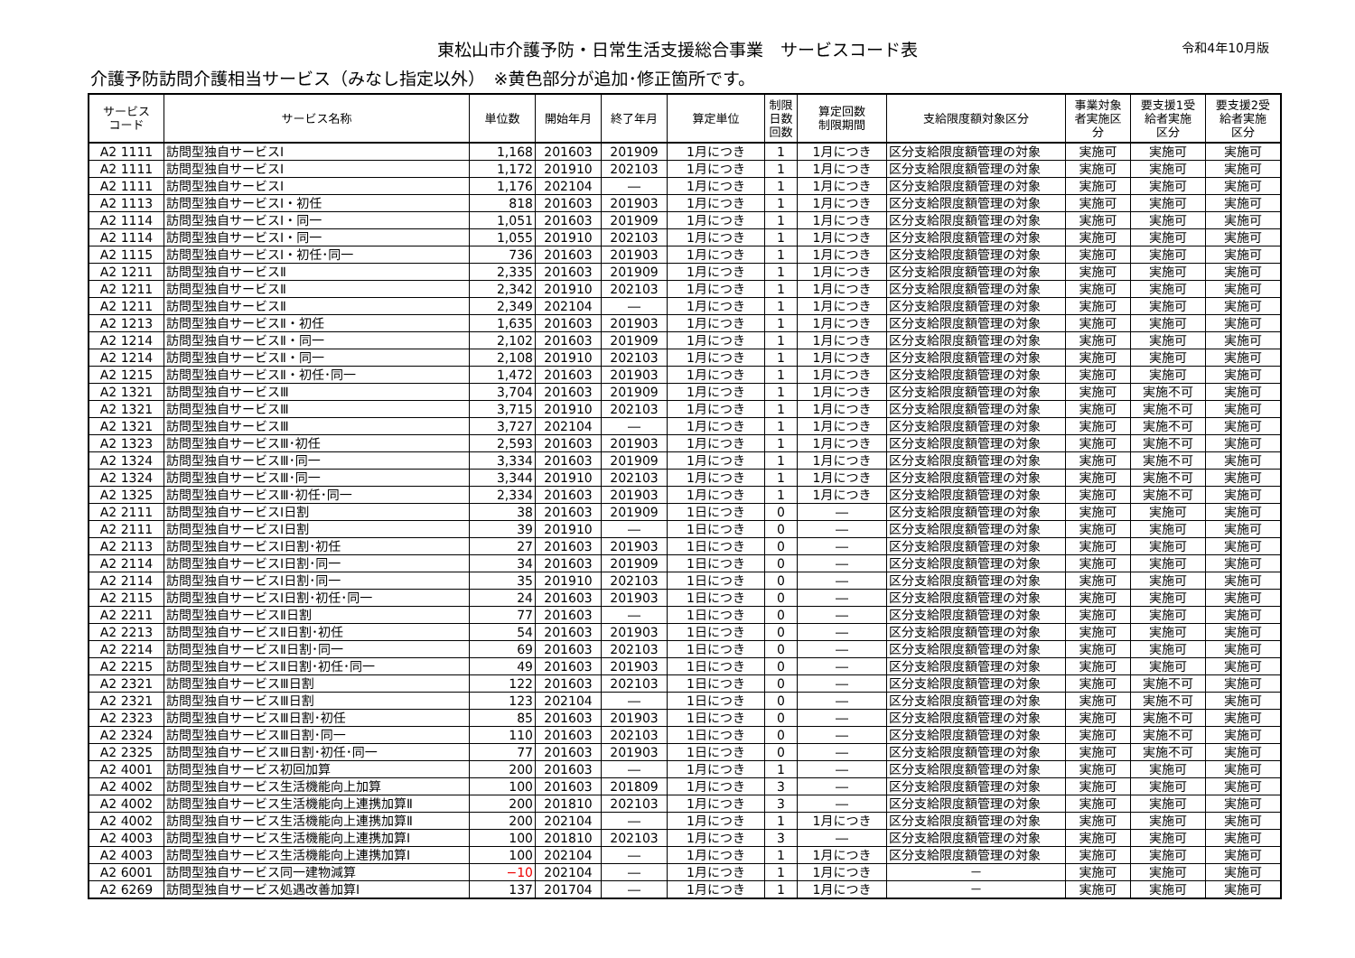東松山市介護予防・日常生活支援総合事業　サービスコード表
令和4年10月版
介護予防訪問介護相当サービス（みなし指定以外）　※黄色部分が追加･修正箇所です。
| サービス コード | サービス名称 | 単位数 | 開始年月 | 終了年月 | 算定単位 | 制限 日数 回数 | 算定回数 制限期間 | 支給限度額対象区分 | 事業対象 者実施区 分 | 要支援1受 給者実施 区分 | 要支援2受 給者実施 区分 |
| --- | --- | --- | --- | --- | --- | --- | --- | --- | --- | --- | --- |
| A2 1111 | 訪問型独自サービスⅠ | 1,168 | 201603 | 201909 | 1月につき | 1 | 1月につき | 区分支給限度額管理の対象 | 実施可 | 実施可 | 実施可 |
| A2 1111 | 訪問型独自サービスⅠ | 1,172 | 201910 | 202103 | 1月につき | 1 | 1月につき | 区分支給限度額管理の対象 | 実施可 | 実施可 | 実施可 |
| A2 1111 | 訪問型独自サービスⅠ | 1,176 | 202104 | ― | 1月につき | 1 | 1月につき | 区分支給限度額管理の対象 | 実施可 | 実施可 | 実施可 |
| A2 1113 | 訪問型独自サービスⅠ・初任 | 818 | 201603 | 201903 | 1月につき | 1 | 1月につき | 区分支給限度額管理の対象 | 実施可 | 実施可 | 実施可 |
| A2 1114 | 訪問型独自サービスⅠ・同一 | 1,051 | 201603 | 201909 | 1月につき | 1 | 1月につき | 区分支給限度額管理の対象 | 実施可 | 実施可 | 実施可 |
| A2 1114 | 訪問型独自サービスⅠ・同一 | 1,055 | 201910 | 202103 | 1月につき | 1 | 1月につき | 区分支給限度額管理の対象 | 実施可 | 実施可 | 実施可 |
| A2 1115 | 訪問型独自サービスⅠ・初任･同一 | 736 | 201603 | 201903 | 1月につき | 1 | 1月につき | 区分支給限度額管理の対象 | 実施可 | 実施可 | 実施可 |
| A2 1211 | 訪問型独自サービスⅡ | 2,335 | 201603 | 201909 | 1月につき | 1 | 1月につき | 区分支給限度額管理の対象 | 実施可 | 実施可 | 実施可 |
| A2 1211 | 訪問型独自サービスⅡ | 2,342 | 201910 | 202103 | 1月につき | 1 | 1月につき | 区分支給限度額管理の対象 | 実施可 | 実施可 | 実施可 |
| A2 1211 | 訪問型独自サービスⅡ | 2,349 | 202104 | ― | 1月につき | 1 | 1月につき | 区分支給限度額管理の対象 | 実施可 | 実施可 | 実施可 |
| A2 1213 | 訪問型独自サービスⅡ・初任 | 1,635 | 201603 | 201903 | 1月につき | 1 | 1月につき | 区分支給限度額管理の対象 | 実施可 | 実施可 | 実施可 |
| A2 1214 | 訪問型独自サービスⅡ・同一 | 2,102 | 201603 | 201909 | 1月につき | 1 | 1月につき | 区分支給限度額管理の対象 | 実施可 | 実施可 | 実施可 |
| A2 1214 | 訪問型独自サービスⅡ・同一 | 2,108 | 201910 | 202103 | 1月につき | 1 | 1月につき | 区分支給限度額管理の対象 | 実施可 | 実施可 | 実施可 |
| A2 1215 | 訪問型独自サービスⅡ・初任･同一 | 1,472 | 201603 | 201903 | 1月につき | 1 | 1月につき | 区分支給限度額管理の対象 | 実施可 | 実施可 | 実施可 |
| A2 1321 | 訪問型独自サービスⅢ | 3,704 | 201603 | 201909 | 1月につき | 1 | 1月につき | 区分支給限度額管理の対象 | 実施可 | 実施不可 | 実施可 |
| A2 1321 | 訪問型独自サービスⅢ | 3,715 | 201910 | 202103 | 1月につき | 1 | 1月につき | 区分支給限度額管理の対象 | 実施可 | 実施不可 | 実施可 |
| A2 1321 | 訪問型独自サービスⅢ | 3,727 | 202104 | ― | 1月につき | 1 | 1月につき | 区分支給限度額管理の対象 | 実施可 | 実施不可 | 実施可 |
| A2 1323 | 訪問型独自サービスⅢ･初任 | 2,593 | 201603 | 201903 | 1月につき | 1 | 1月につき | 区分支給限度額管理の対象 | 実施可 | 実施不可 | 実施可 |
| A2 1324 | 訪問型独自サービスⅢ･同一 | 3,334 | 201603 | 201909 | 1月につき | 1 | 1月につき | 区分支給限度額管理の対象 | 実施可 | 実施不可 | 実施可 |
| A2 1324 | 訪問型独自サービスⅢ･同一 | 3,344 | 201910 | 202103 | 1月につき | 1 | 1月につき | 区分支給限度額管理の対象 | 実施可 | 実施不可 | 実施可 |
| A2 1325 | 訪問型独自サービスⅢ･初任･同一 | 2,334 | 201603 | 201903 | 1月につき | 1 | 1月につき | 区分支給限度額管理の対象 | 実施可 | 実施不可 | 実施可 |
| A2 2111 | 訪問型独自サービスⅠ日割 | 38 | 201603 | 201909 | 1日につき | 0 | ― | 区分支給限度額管理の対象 | 実施可 | 実施可 | 実施可 |
| A2 2111 | 訪問型独自サービスⅠ日割 | 39 | 201910 | ― | 1日につき | 0 | ― | 区分支給限度額管理の対象 | 実施可 | 実施可 | 実施可 |
| A2 2113 | 訪問型独自サービスⅠ日割･初任 | 27 | 201603 | 201903 | 1日につき | 0 | ― | 区分支給限度額管理の対象 | 実施可 | 実施可 | 実施可 |
| A2 2114 | 訪問型独自サービスⅠ日割･同一 | 34 | 201603 | 201909 | 1日につき | 0 | ― | 区分支給限度額管理の対象 | 実施可 | 実施可 | 実施可 |
| A2 2114 | 訪問型独自サービスⅠ日割･同一 | 35 | 201910 | 202103 | 1日につき | 0 | ― | 区分支給限度額管理の対象 | 実施可 | 実施可 | 実施可 |
| A2 2115 | 訪問型独自サービスⅠ日割･初任･同一 | 24 | 201603 | 201903 | 1日につき | 0 | ― | 区分支給限度額管理の対象 | 実施可 | 実施可 | 実施可 |
| A2 2211 | 訪問型独自サービスⅡ日割 | 77 | 201603 | ― | 1日につき | 0 | ― | 区分支給限度額管理の対象 | 実施可 | 実施可 | 実施可 |
| A2 2213 | 訪問型独自サービスⅡ日割･初任 | 54 | 201603 | 201903 | 1日につき | 0 | ― | 区分支給限度額管理の対象 | 実施可 | 実施可 | 実施可 |
| A2 2214 | 訪問型独自サービスⅡ日割･同一 | 69 | 201603 | 202103 | 1日につき | 0 | ― | 区分支給限度額管理の対象 | 実施可 | 実施可 | 実施可 |
| A2 2215 | 訪問型独自サービスⅡ日割･初任･同一 | 49 | 201603 | 201903 | 1日につき | 0 | ― | 区分支給限度額管理の対象 | 実施可 | 実施可 | 実施可 |
| A2 2321 | 訪問型独自サービスⅢ日割 | 122 | 201603 | 202103 | 1日につき | 0 | ― | 区分支給限度額管理の対象 | 実施可 | 実施不可 | 実施可 |
| A2 2321 | 訪問型独自サービスⅢ日割 | 123 | 202104 | ― | 1日につき | 0 | ― | 区分支給限度額管理の対象 | 実施可 | 実施不可 | 実施可 |
| A2 2323 | 訪問型独自サービスⅢ日割･初任 | 85 | 201603 | 201903 | 1日につき | 0 | ― | 区分支給限度額管理の対象 | 実施可 | 実施不可 | 実施可 |
| A2 2324 | 訪問型独自サービスⅢ日割･同一 | 110 | 201603 | 202103 | 1日につき | 0 | ― | 区分支給限度額管理の対象 | 実施可 | 実施不可 | 実施可 |
| A2 2325 | 訪問型独自サービスⅢ日割･初任･同一 | 77 | 201603 | 201903 | 1日につき | 0 | ― | 区分支給限度額管理の対象 | 実施可 | 実施不可 | 実施可 |
| A2 4001 | 訪問型独自サービス初回加算 | 200 | 201603 | ― | 1月につき | 1 | ― | 区分支給限度額管理の対象 | 実施可 | 実施可 | 実施可 |
| A2 4002 | 訪問型独自サービス生活機能向上加算 | 100 | 201603 | 201809 | 1月につき | 3 | ― | 区分支給限度額管理の対象 | 実施可 | 実施可 | 実施可 |
| A2 4002 | 訪問型独自サービス生活機能向上連携加算Ⅱ | 200 | 201810 | 202103 | 1月につき | 3 | ― | 区分支給限度額管理の対象 | 実施可 | 実施可 | 実施可 |
| A2 4002 | 訪問型独自サービス生活機能向上連携加算Ⅱ | 200 | 202104 | ― | 1月につき | 1 | 1月につき | 区分支給限度額管理の対象 | 実施可 | 実施可 | 実施可 |
| A2 4003 | 訪問型独自サービス生活機能向上連携加算Ⅰ | 100 | 201810 | 202103 | 1月につき | 3 | ― | 区分支給限度額管理の対象 | 実施可 | 実施可 | 実施可 |
| A2 4003 | 訪問型独自サービス生活機能向上連携加算Ⅰ | 100 | 202104 | ― | 1月につき | 1 | 1月につき | 区分支給限度額管理の対象 | 実施可 | 実施可 | 実施可 |
| A2 6001 | 訪問型独自サービス同一建物減算 | −10 | 202104 | ― | 1月につき | 1 | 1月につき | － | 実施可 | 実施可 | 実施可 |
| A2 6269 | 訪問型独自サービス処遇改善加算Ⅰ | 137 | 201704 | ― | 1月につき | 1 | 1月につき | － | 実施可 | 実施可 | 実施可 |